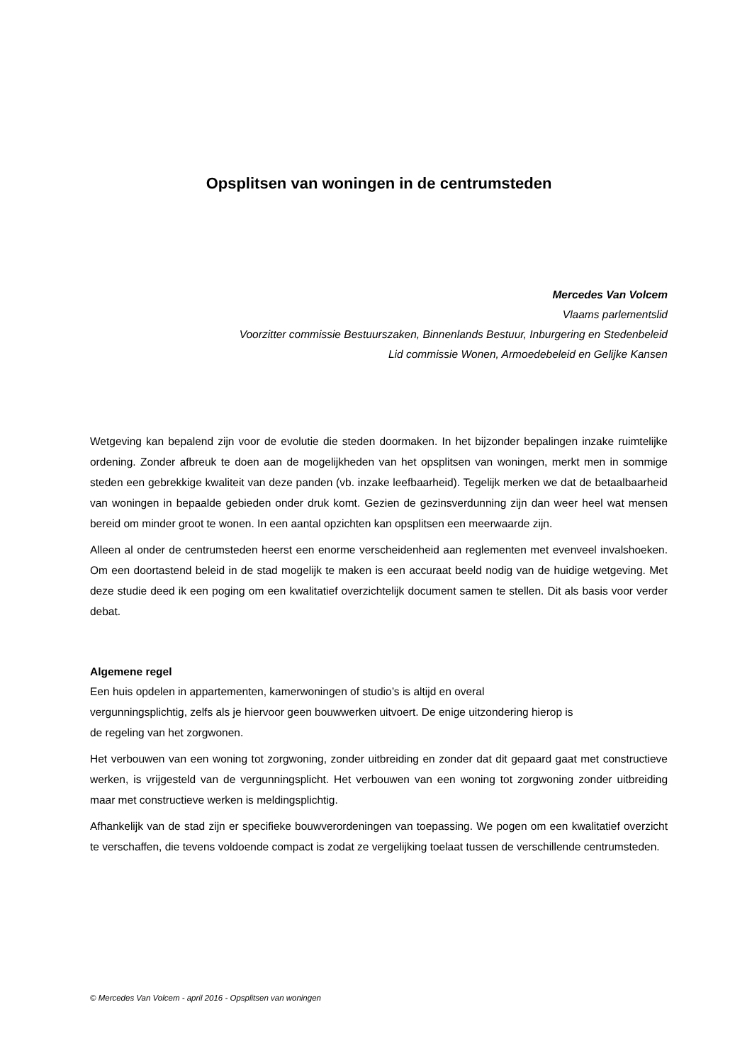Opsplitsen van woningen in de centrumsteden
Mercedes Van Volcem
Vlaams parlementslid
Voorzitter commissie Bestuurszaken, Binnenlands Bestuur, Inburgering en Stedenbeleid
Lid commissie Wonen, Armoedebeleid en Gelijke Kansen
Wetgeving kan bepalend zijn voor de evolutie die steden doormaken. In het bijzonder bepalingen inzake ruimtelijke ordening. Zonder afbreuk te doen aan de mogelijkheden van het opsplitsen van woningen, merkt men in sommige steden een gebrekkige kwaliteit van deze panden (vb. inzake leefbaarheid). Tegelijk merken we dat de betaalbaarheid van woningen in bepaalde gebieden onder druk komt. Gezien de gezinsverdunning zijn dan weer heel wat mensen bereid om minder groot te wonen. In een aantal opzichten kan opsplitsen een meerwaarde zijn.
Alleen al onder de centrumsteden heerst een enorme verscheidenheid aan reglementen met evenveel invalshoeken. Om een doortastend beleid in de stad mogelijk te maken is een accuraat beeld nodig van de huidige wetgeving. Met deze studie deed ik een poging om een kwalitatief overzichtelijk document samen te stellen. Dit als basis voor verder debat.
Algemene regel
Een huis opdelen in appartementen, kamerwoningen of studio’s is altijd en overal
vergunningsplichtig, zelfs als je hiervoor geen bouwwerken uitvoert. De enige uitzondering hierop is
de regeling van het zorgwonen.
Het verbouwen van een woning tot zorgwoning, zonder uitbreiding en zonder dat dit gepaard gaat met constructieve werken, is vrijgesteld van de vergunningsplicht. Het verbouwen van een woning tot zorgwoning zonder uitbreiding maar met constructieve werken is meldingsplichtig.
Afhankelijk van de stad zijn er specifieke bouwverordeningen van toepassing. We pogen om een kwalitatief overzicht te verschaffen, die tevens voldoende compact is zodat ze vergelijking toelaat tussen de verschillende centrumsteden.
© Mercedes Van Volcem - april 2016 - Opsplitsen van woningen